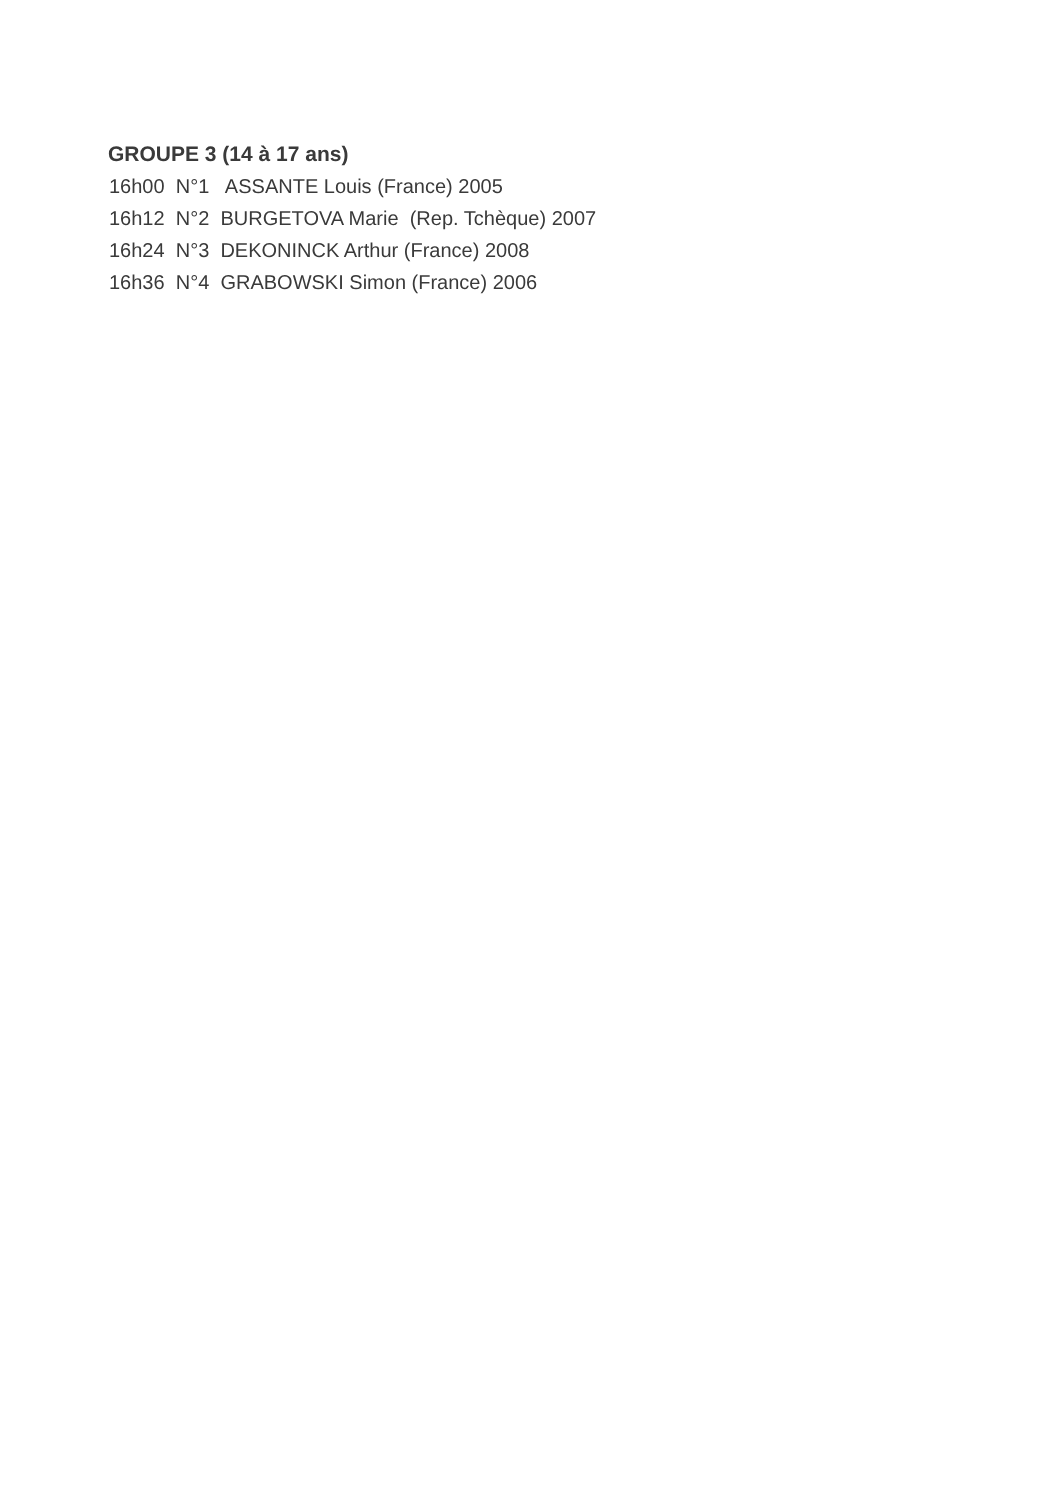GROUPE 3 (14 à 17 ans)
16h00 N°1 ASSANTE Louis (France) 2005
16h12 N°2 BURGETOVA Marie (Rep. Tchèque) 2007
16h24 N°3 DEKONINCK Arthur (France) 2008
16h36 N°4 GRABOWSKI Simon (France) 2006